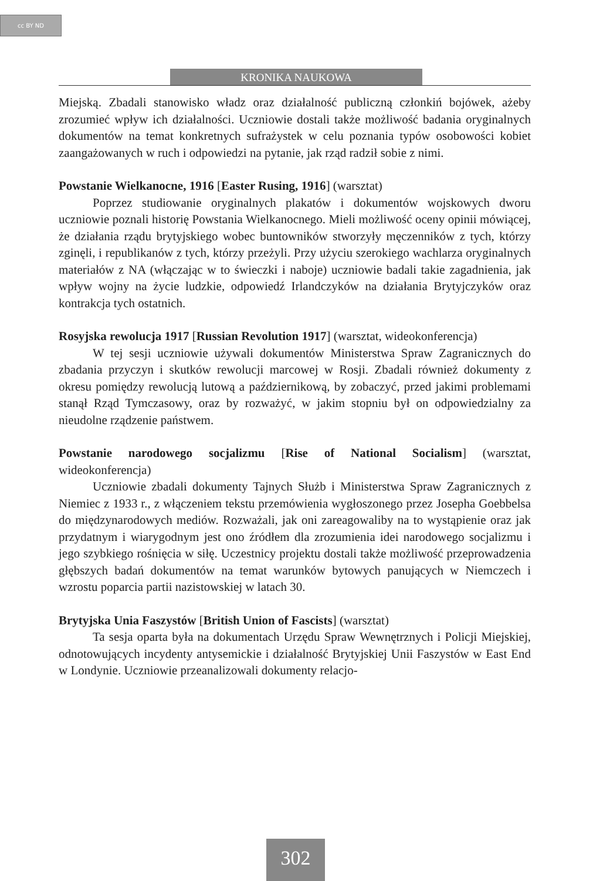cc BY ND
KRONIKA NAUKOWA
Miejską. Zbadali stanowisko władz oraz działalność publiczną członkiń bojówek, ażeby zrozumieć wpływ ich działalności. Uczniowie dostali także możliwość badania oryginalnych dokumentów na temat konkretnych sufrażystek w celu poznania typów osobowości kobiet zaangażowanych w ruch i odpowiedzi na pytanie, jak rząd radził sobie z nimi.
Powstanie Wielkanocne, 1916 [Easter Rusing, 1916] (warsztat)
Poprzez studiowanie oryginalnych plakatów i dokumentów wojskowych dworu uczniowie poznali historię Powstania Wielkanocnego. Mieli możliwość oceny opinii mówiącej, że działania rządu brytyjskiego wobec buntowników stworzyły męczenników z tych, którzy zginęli, i republikanów z tych, którzy przeżyli. Przy użyciu szerokiego wachlarza oryginalnych materiałów z NA (włączając w to świeczki i naboje) uczniowie badali takie zagadnienia, jak wpływ wojny na życie ludzkie, odpowiedź Irlandczyków na działania Brytyjczyków oraz kontrakcja tych ostatnich.
Rosyjska rewolucja 1917 [Russian Revolution 1917] (warsztat, wideokonferencja)
W tej sesji uczniowie używali dokumentów Ministerstwa Spraw Zagranicznych do zbadania przyczyn i skutków rewolucji marcowej w Rosji. Zbadali również dokumenty z okresu pomiędzy rewolucją lutową a październikową, by zobaczyć, przed jakimi problemami stanął Rząd Tymczasowy, oraz by rozważyć, w jakim stopniu był on odpowiedzialny za nieudolne rządzenie państwem.
Powstanie narodowego socjalizmu [Rise of National Socialism] (warsztat, wideokonferencja)
Uczniowie zbadali dokumenty Tajnych Służb i Ministerstwa Spraw Zagranicznych z Niemiec z 1933 r., z włączeniem tekstu przemówienia wygłoszonego przez Josepha Goebbelsa do międzynarodowych mediów. Rozważali, jak oni zareagowaliby na to wystąpienie oraz jak przydatnym i wiarygodnym jest ono źródłem dla zrozumienia idei narodowego socjalizmu i jego szybkiego rośnięcia w siłę. Uczestnicy projektu dostali także możliwość przeprowadzenia głębszych badań dokumentów na temat warunków bytowych panujących w Niemczech i wzrostu poparcia partii nazistowskiej w latach 30.
Brytyjska Unia Faszystów [British Union of Fascists] (warsztat)
Ta sesja oparta była na dokumentach Urzędu Spraw Wewnętrznych i Policji Miejskiej, odnotowujących incydenty antysemickie i działalność Brytyjskiej Unii Faszystów w East End w Londynie. Uczniowie przeanalizowali dokumenty relacjo-
302